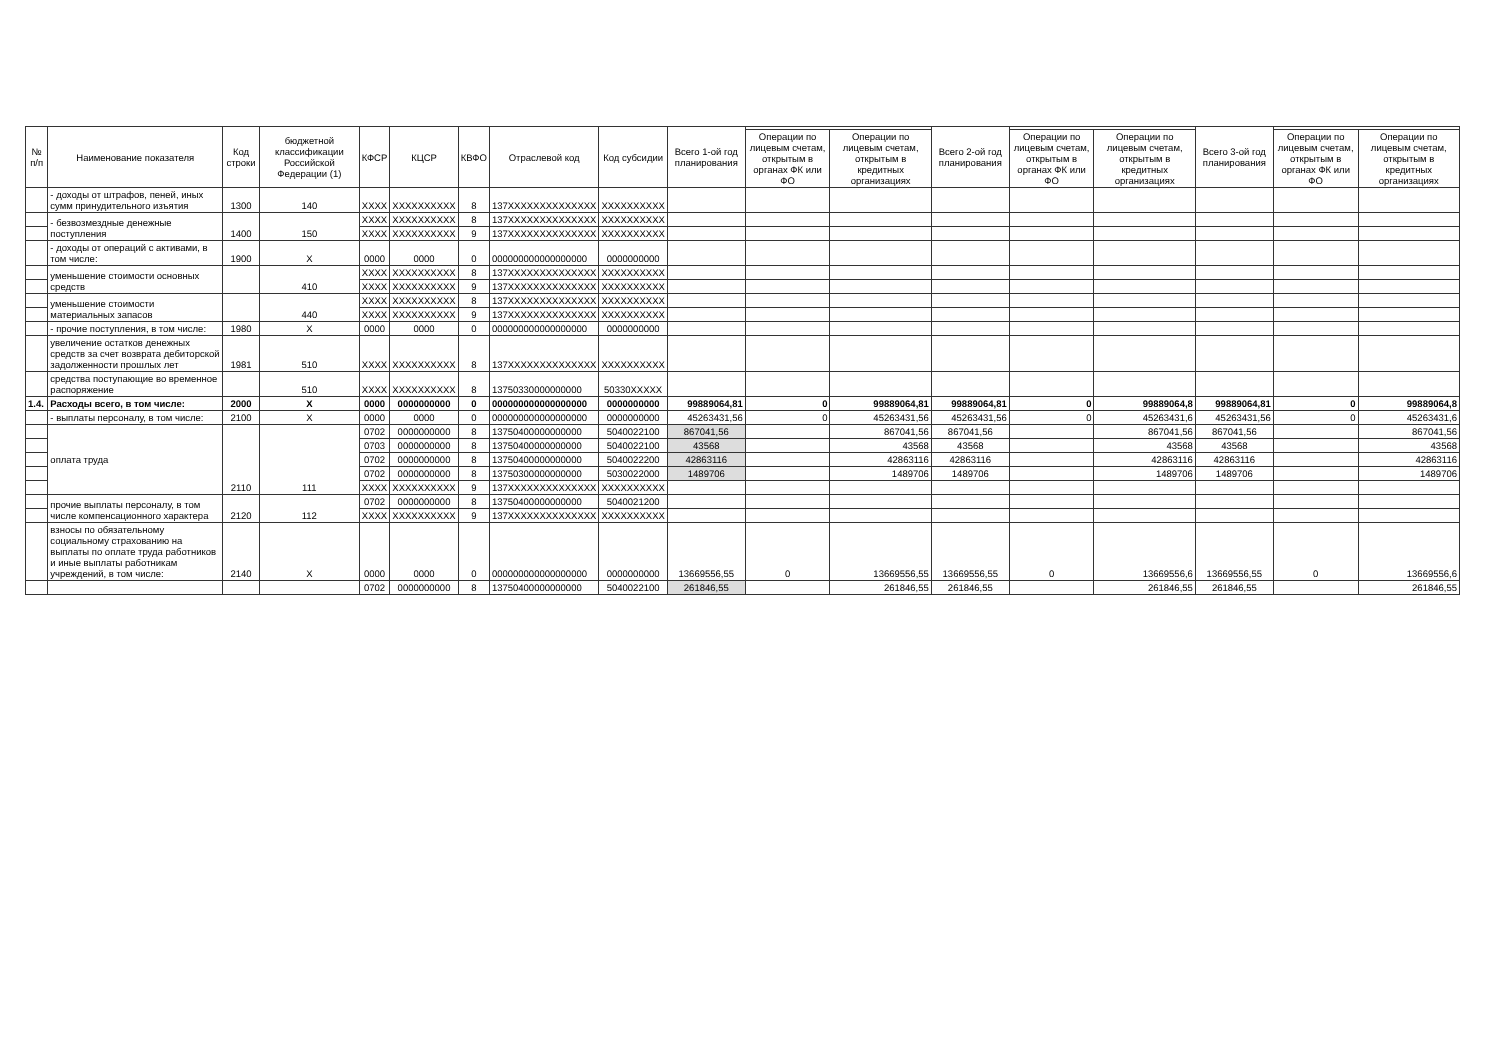| № п/п | Наименование показателя | Код строки | бюджетной классификации Российской Федерации (1) | КФСР | КЦСР | КВФО | Отраслевой код | Код субсидии | Всего 1-ой год планирования | | | Всего 2-ой год планирования | | | Всего 3-ой год планирования | | |
| --- | --- | --- | --- | --- | --- | --- | --- | --- | --- | --- | --- | --- | --- | --- | --- | --- | --- |
| | | | | | | | | | | Операции по лицевым счетам, открытым в органах ФК или ФО | Операции по лицевым счетам, открытым в кредитных организациях | | Операции по лицевым счетам, открытым в органах ФК или ФО | Операции по лицевым счетам, открытым в кредитных организациях | | Операции по лицевым счетам, открытым в органах ФК или ФО | Операции по лицевым счетам, открытым в кредитных организациях |
| | - доходы от штрафов, пеней, иных сумм принудительного изъятия | 1300 | 140 | XXXX | XXXXXXXXXX | 8 | 137XXXXXXXXXXXXXX | XXXXXXXXXX | | | | | | | | | |
| | - безвозмездные денежные поступления | 1400 | 150 | XXXX | XXXXXXXXXX | 8 | 137XXXXXXXXXXXXXX | XXXXXXXXXX | | | | | | | | | |
| | | | | XXXX | XXXXXXXXXX | 9 | 137XXXXXXXXXXXXXX | XXXXXXXXXX | | | | | | | | | |
| | - доходы от операций с активами, в том числе: | 1900 | X | 0000 | 0000 | 0 | 000000000000000000 | 0000000000 | | | | | | | | | |
| | уменьшение стоимости основных средств | | 410 | XXXX | XXXXXXXXXX | 8 | 137XXXXXXXXXXXXXX | XXXXXXXXXX | | | | | | | | | |
| | | | | XXXX | XXXXXXXXXX | 9 | 137XXXXXXXXXXXXXX | XXXXXXXXXX | | | | | | | | | |
| | уменьшение стоимости материальных запасов | | 440 | XXXX | XXXXXXXXXX | 8 | 137XXXXXXXXXXXXXX | XXXXXXXXXX | | | | | | | | | |
| | | | | XXXX | XXXXXXXXXX | 9 | 137XXXXXXXXXXXXXX | XXXXXXXXXX | | | | | | | | | |
| | - прочие поступления, в том числе: | 1980 | X | 0000 | 0000 | 0 | 000000000000000000 | 0000000000 | | | | | | | | | |
| | увеличение остатков денежных средств за счет возврата дебиторской задолженности прошлых лет | 1981 | 510 | XXXX | XXXXXXXXXX | 8 | 137XXXXXXXXXXXXXX | XXXXXXXXXX | | | | | | | | | |
| | средства поступающие во временное распоряжение | | 510 | XXXX | XXXXXXXXXX | 8 | 13750330000000000 | 50330XXXXX | | | | | | | | | |
| 1.4. | Расходы всего, в том числе: | 2000 | X | 0000 | 0000000000 | 0 | 000000000000000000 | 0000000000 | 99889064,81 | 0 | 99889064,81 | 99889064,81 | 0 | 99889064,8 | 99889064,81 | 0 | 99889064,8 |
| | - выплаты персоналу, в том числе: | 2100 | X | 0000 | 0000 | 0 | 000000000000000000 | 0000000000 | 45263431,56 | 0 | 45263431,56 | 45263431,56 | 0 | 45263431,6 | 45263431,56 | 0 | 45263431,6 |
| | оплата труда | 2110 | 111 | 0702 | 0000000000 | 8 | 13750400000000000 | 5040022100 | 867041,56 | | 867041,56 | 867041,56 | | 867041,56 | 867041,56 | | 867041,56 |
| | | | | 0703 | 0000000000 | 8 | 13750400000000000 | 5040022100 | 43568 | | 43568 | 43568 | | 43568 | 43568 | | 43568 |
| | | | | 0702 | 0000000000 | 8 | 13750400000000000 | 5040022200 | 42863116 | | 42863116 | 42863116 | | 42863116 | 42863116 | | 42863116 |
| | | | | 0702 | 0000000000 | 8 | 13750300000000000 | 5030022000 | 1489706 | | 1489706 | 1489706 | | 1489706 | 1489706 | | 1489706 |
| | | | | XXXX | XXXXXXXXXX | 9 | 137XXXXXXXXXXXXXX | XXXXXXXXXX | | | | | | | | | |
| | прочие выплаты персоналу, в том числе компенсационного характера | 2120 | 112 | 0702 | 0000000000 | 8 | 13750400000000000 | 5040021200 | | | | | | | | | |
| | | | | XXXX | XXXXXXXXXX | 9 | 137XXXXXXXXXXXXXX | XXXXXXXXXX | | | | | | | | | |
| | взносы по обязательному социальному страхованию на выплаты по оплате труда работников и иные выплаты работникам учреждений, в том числе: | 2140 | X | 0000 | 0000 | 0 | 000000000000000000 | 0000000000 | 13669556,55 | 0 | 13669556,55 | 13669556,55 | 0 | 13669556,6 | 13669556,55 | 0 | 13669556,6 |
| | | | | 0702 | 0000000000 | 8 | 13750400000000000 | 5040022100 | 261846,55 | | 261846,55 | 261846,55 | | 261846,55 | 261846,55 | | 261846,55 |